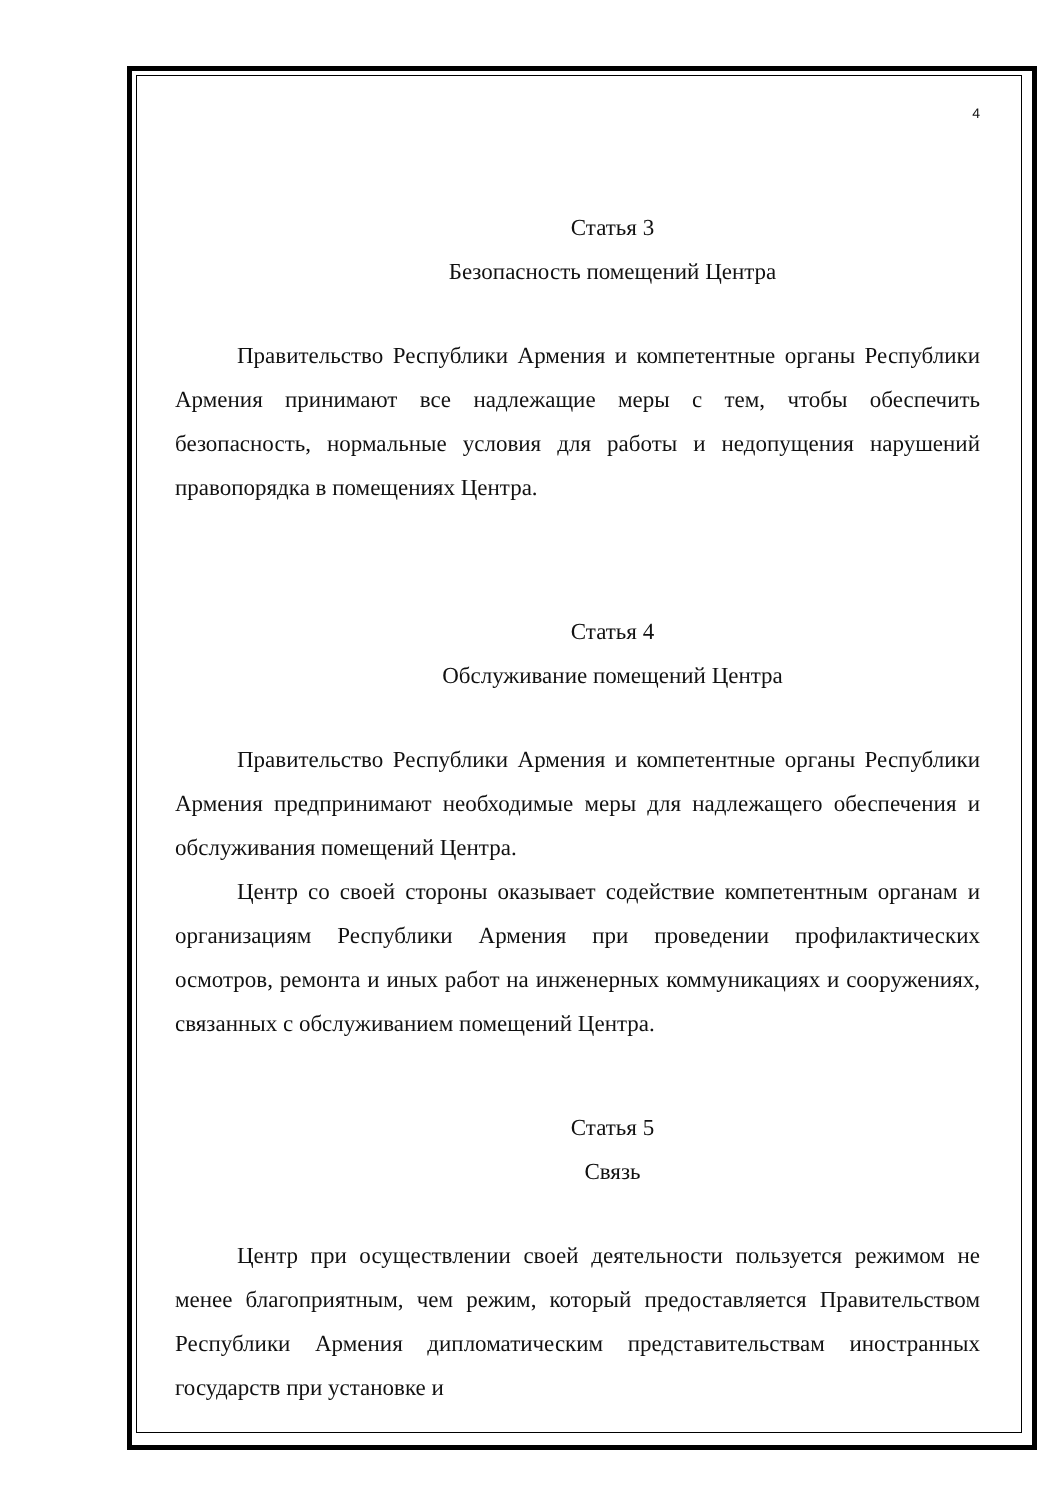4
Статья 3
Безопасность помещений Центра
Правительство Республики Армения и компетентные органы Республики Армения принимают все надлежащие меры с тем, чтобы обеспечить безопасность, нормальные условия для работы и недопущения нарушений правопорядка в помещениях Центра.
Статья 4
Обслуживание помещений Центра
Правительство Республики Армения и компетентные органы Республики Армения предпринимают необходимые меры для надлежащего обеспечения и обслуживания помещений Центра.
Центр со своей стороны оказывает содействие компетентным органам и организациям Республики Армения при проведении профилактических осмотров, ремонта и иных работ на инженерных коммуникациях и сооружениях, связанных с обслуживанием помещений Центра.
Статья 5
Связь
Центр при осуществлении своей деятельности пользуется режимом не менее благоприятным, чем режим, который предоставляется Правительством Республики Армения дипломатическим представительствам иностранных государств при установке и